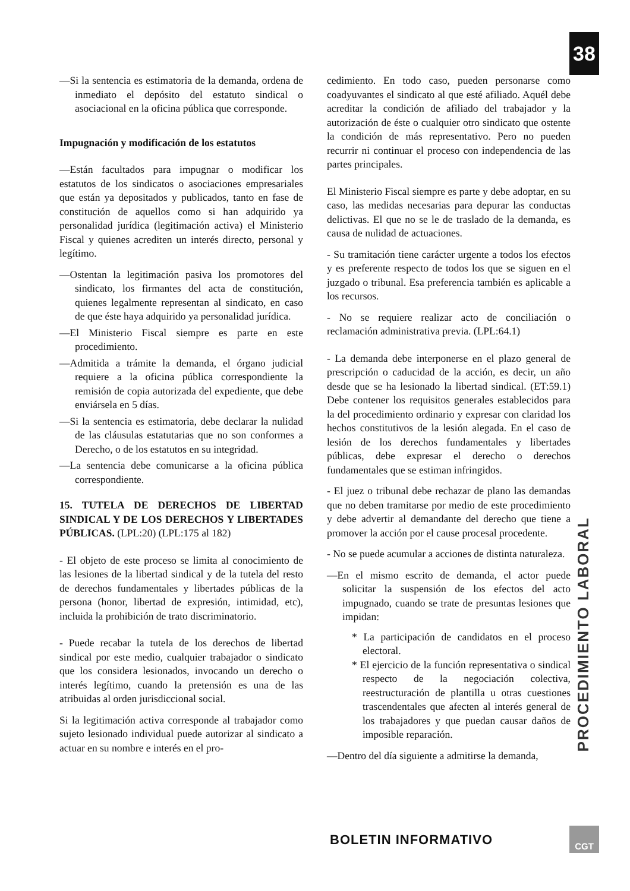38
—Si la sentencia es estimatoria de la demanda, ordena de inmediato el depósito del estatuto sindical o asociacional en la oficina pública que corresponde.
Impugnación y modificación de los estatutos
—Están facultados para impugnar o modificar los estatutos de los sindicatos o asociaciones empresariales que están ya depositados y publicados, tanto en fase de constitución de aquellos como si han adquirido ya personalidad jurídica (legitimación activa) el Ministerio Fiscal y quienes acrediten un interés directo, personal y legítimo.
—Ostentan la legitimación pasiva los promotores del sindicato, los firmantes del acta de constitución, quienes legalmente representan al sindicato, en caso de que éste haya adquirido ya personalidad jurídica.
—El Ministerio Fiscal siempre es parte en este procedimiento.
—Admitida a trámite la demanda, el órgano judicial requiere a la oficina pública correspondiente la remisión de copia autorizada del expediente, que debe enviársela en 5 días.
—Si la sentencia es estimatoria, debe declarar la nulidad de las cláusulas estatutarias que no son conformes a Derecho, o de los estatutos en su integridad.
—La sentencia debe comunicarse a la oficina pública correspondiente.
15. TUTELA DE DERECHOS DE LIBERTAD SINDICAL Y DE LOS DERECHOS Y LIBERTADES PÚBLICAS. (LPL:20) (LPL:175 al 182)
- El objeto de este proceso se limita al conocimiento de las lesiones de la libertad sindical y de la tutela del resto de derechos fundamentales y libertades públicas de la persona (honor, libertad de expresión, intimidad, etc), incluida la prohibición de trato discriminatorio.
- Puede recabar la tutela de los derechos de libertad sindical por este medio, cualquier trabajador o sindicato que los considera lesionados, invocando un derecho o interés legítimo, cuando la pretensión es una de las atribuidas al orden jurisdiccional social.
Si la legitimación activa corresponde al trabajador como sujeto lesionado individual puede autorizar al sindicato a actuar en su nombre e interés en el pro-
cedimiento. En todo caso, pueden personarse como coadyuvantes el sindicato al que esté afiliado. Aquél debe acreditar la condición de afiliado del trabajador y la autorización de éste o cualquier otro sindicato que ostente la condición de más representativo. Pero no pueden recurrir ni continuar el proceso con independencia de las partes principales.
El Ministerio Fiscal siempre es parte y debe adoptar, en su caso, las medidas necesarias para depurar las conductas delictivas. El que no se le de traslado de la demanda, es causa de nulidad de actuaciones.
- Su tramitación tiene carácter urgente a todos los efectos y es preferente respecto de todos los que se siguen en el juzgado o tribunal. Esa preferencia también es aplicable a los recursos.
- No se requiere realizar acto de conciliación o reclamación administrativa previa. (LPL:64.1)
- La demanda debe interponerse en el plazo general de prescripción o caducidad de la acción, es decir, un año desde que se ha lesionado la libertad sindical. (ET:59.1) Debe contener los requisitos generales establecidos para la del procedimiento ordinario y expresar con claridad los hechos constitutivos de la lesión alegada. En el caso de lesión de los derechos fundamentales y libertades públicas, debe expresar el derecho o derechos fundamentales que se estiman infringidos.
- El juez o tribunal debe rechazar de plano las demandas que no deben tramitarse por medio de este procedimiento y debe advertir al demandante del derecho que tiene a promover la acción por el cause procesal procedente.
- No se puede acumular a acciones de distinta naturaleza.
—En el mismo escrito de demanda, el actor puede solicitar la suspensión de los efectos del acto impugnado, cuando se trate de presuntas lesiones que impidan:
* La participación de candidatos en el proceso electoral.
* El ejercicio de la función representativa o sindical respecto de la negociación colectiva, reestructuración de plantilla u otras cuestiones trascendentales que afecten al interés general de los trabajadores y que puedan causar daños de imposible reparación.
—Dentro del día siguiente a admitirse la demanda,
PROCEDIMIENTO LABORAL
BOLETIN INFORMATIVO
CGT